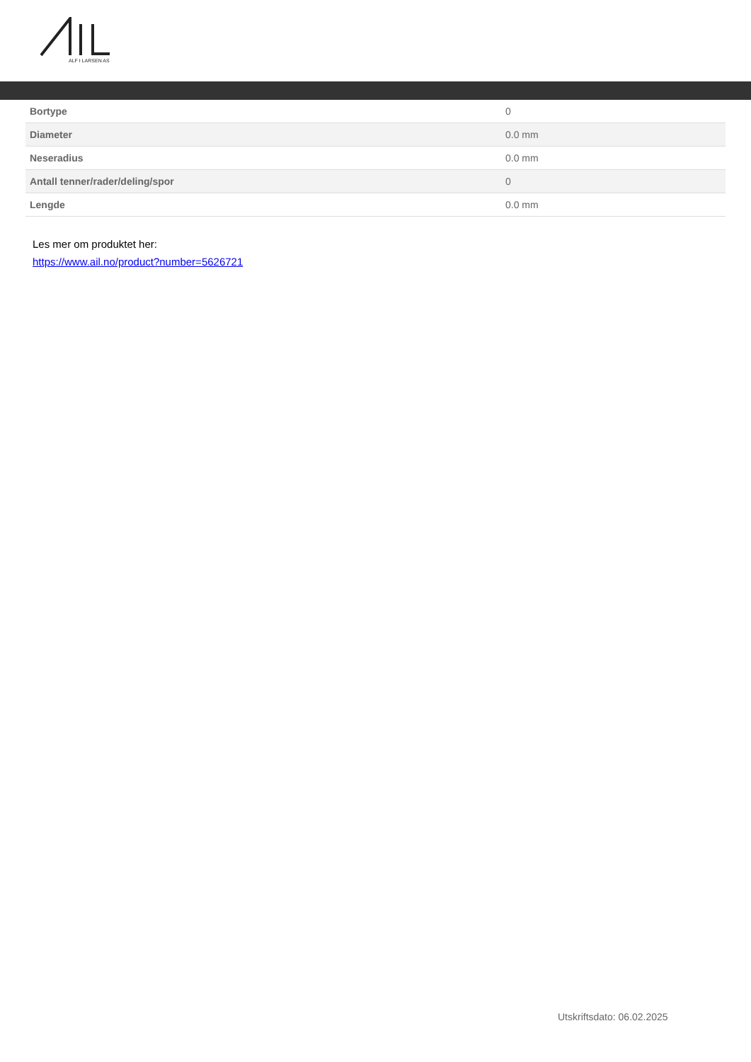ALF I LARSEN AS
| Bortype | 0 |
| Diameter | 0.0 mm |
| Neseradius | 0.0 mm |
| Antall tenner/rader/deling/spor | 0 |
| Lengde | 0.0 mm |
Les mer om produktet her:
https://www.ail.no/product?number=5626721
Utskriftsdato: 06.02.2025